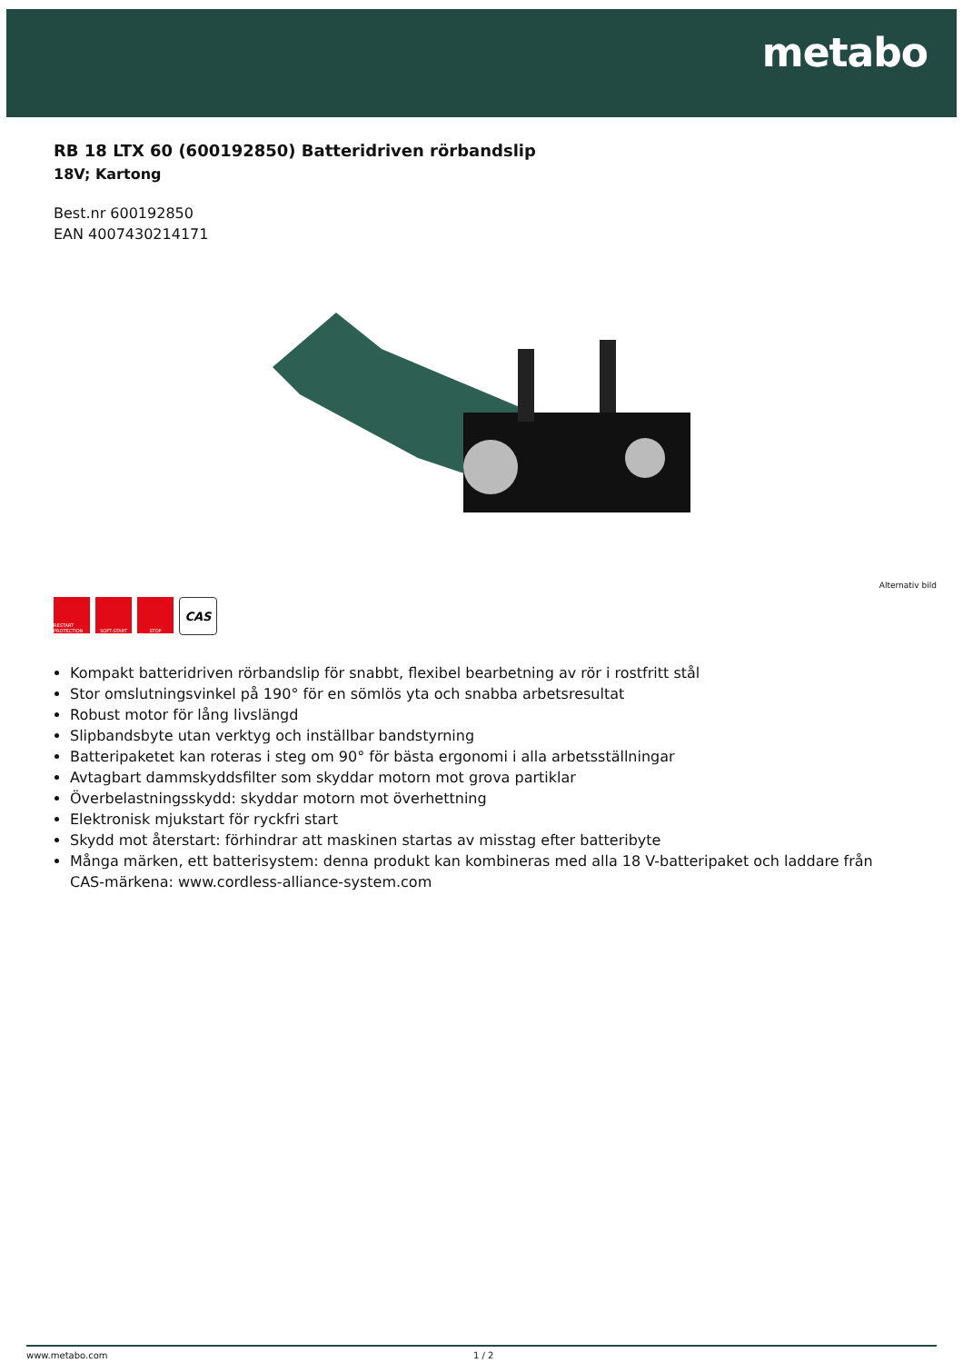metabo
RB 18 LTX 60 (600192850) Batteridriven rörbandslip
18V; Kartong
Best.nr 600192850
EAN 4007430214171
Alternativ bild
RESTART PROTECTION
SOFT-START STOP
CAS
Kompakt batteridriven rörbandslip för snabbt, flexibel bearbetning av rör i rostfritt stål
Stor omslutningsvinkel på 190° för en sömlös yta och snabba arbetsresultat
Robust motor för lång livslängd
Slipbandsbyte utan verktyg och inställbar bandstyrning
Batteripaketet kan roteras i steg om 90° för bästa ergonomi i alla arbetsställningar
Avtagbart dammskyddsfilter som skyddar motorn mot grova partiklar
Överbelastningsskydd: skyddar motorn mot överhettning
Elektronisk mjukstart för ryckfri start
Skydd mot återstart: förhindrar att maskinen startas av misstag efter batteribyte
Många märken, ett batterisystem: denna produkt kan kombineras med alla 18 V-batteripaket och laddare från CAS-märkena: www.cordless-alliance-system.com
www.metabo.com 1 / 2